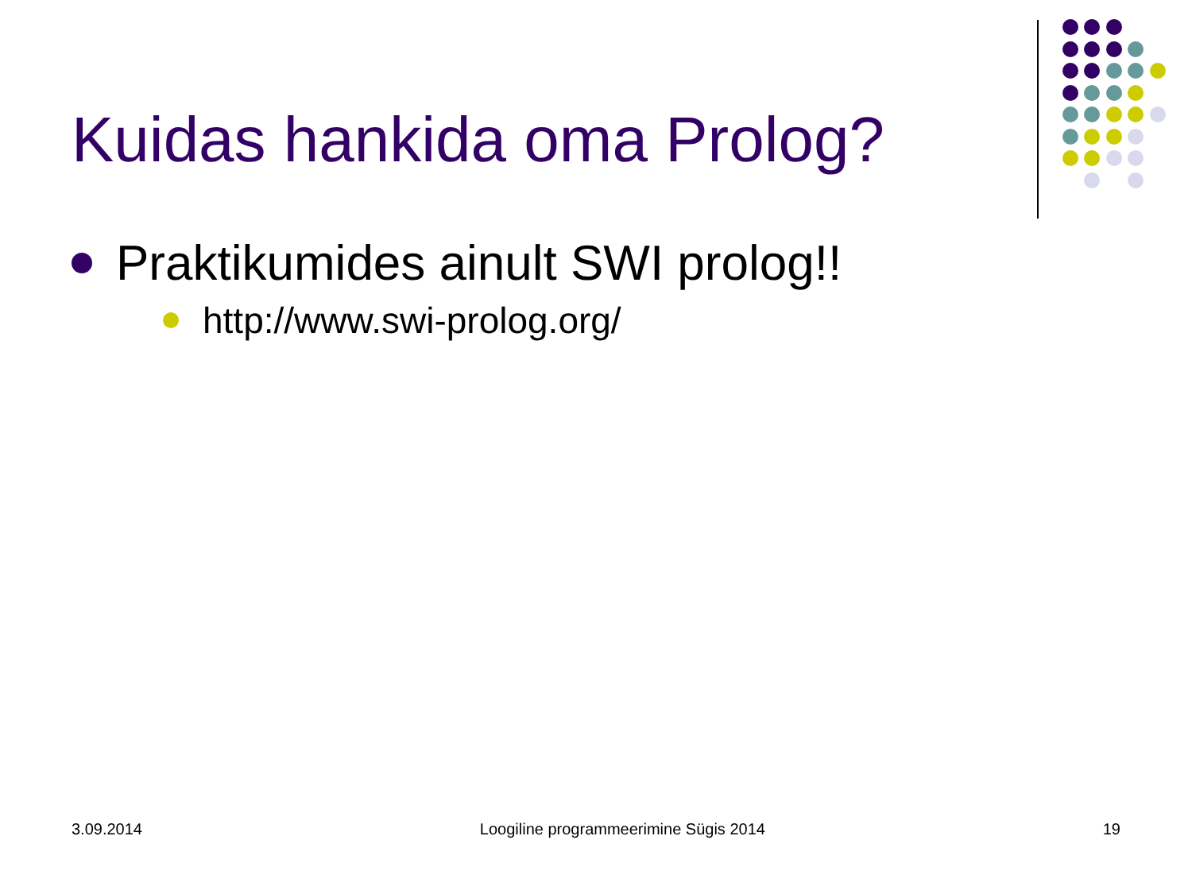Kuidas hankida oma Prolog?
Praktikumides ainult SWI prolog!!
http://www.swi-prolog.org/
3.09.2014 Loogiline programmeerimine Sügis 2014 19